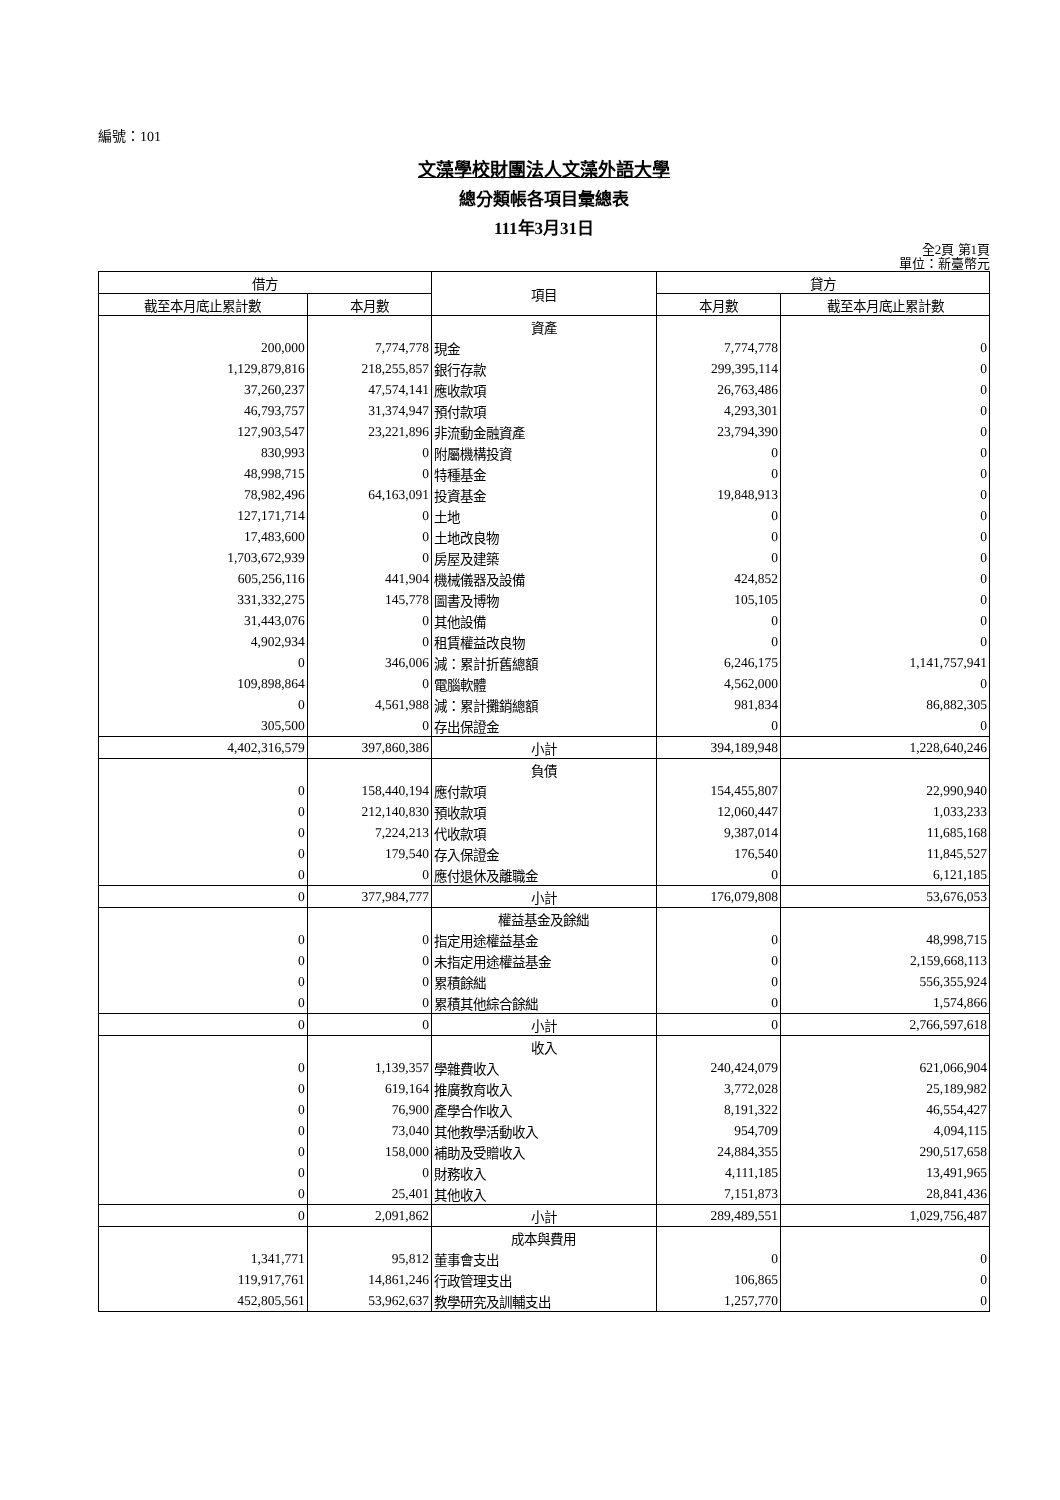編號：101
文藻學校財團法人文藻外語大學
總分類帳各項目彙總表
111年3月31日
全2頁 第1頁
單位：新臺幣元
| 借方 | | 項目 | 貸方 | |
| --- | --- | --- | --- | --- |
| 截至本月底止累計數 | 本月數 | | 本月數 | 截至本月底止累計數 |
| | | 資產 | | |
| 200,000 | 7,774,778 | 現金 | 7,774,778 | 0 |
| 1,129,879,816 | 218,255,857 | 銀行存款 | 299,395,114 | 0 |
| 37,260,237 | 47,574,141 | 應收款項 | 26,763,486 | 0 |
| 46,793,757 | 31,374,947 | 預付款項 | 4,293,301 | 0 |
| 127,903,547 | 23,221,896 | 非流動金融資產 | 23,794,390 | 0 |
| 830,993 | 0 | 附屬機構投資 | 0 | 0 |
| 48,998,715 | 0 | 特種基金 | 0 | 0 |
| 78,982,496 | 64,163,091 | 投資基金 | 19,848,913 | 0 |
| 127,171,714 | 0 | 土地 | 0 | 0 |
| 17,483,600 | 0 | 土地改良物 | 0 | 0 |
| 1,703,672,939 | 0 | 房屋及建築 | 0 | 0 |
| 605,256,116 | 441,904 | 機械儀器及設備 | 424,852 | 0 |
| 331,332,275 | 145,778 | 圖書及博物 | 105,105 | 0 |
| 31,443,076 | 0 | 其他設備 | 0 | 0 |
| 4,902,934 | 0 | 租賃權益改良物 | 0 | 0 |
| 0 | 346,006 | 減：累計折舊總額 | 6,246,175 | 1,141,757,941 |
| 109,898,864 | 0 | 電腦軟體 | 4,562,000 | 0 |
| 0 | 4,561,988 | 減：累計攤銷總額 | 981,834 | 86,882,305 |
| 305,500 | 0 | 存出保證金 | 0 | 0 |
| 4,402,316,579 | 397,860,386 | 小計 | 394,189,948 | 1,228,640,246 |
| | | 負債 | | |
| 0 | 158,440,194 | 應付款項 | 154,455,807 | 22,990,940 |
| 0 | 212,140,830 | 預收款項 | 12,060,447 | 1,033,233 |
| 0 | 7,224,213 | 代收款項 | 9,387,014 | 11,685,168 |
| 0 | 179,540 | 存入保證金 | 176,540 | 11,845,527 |
| 0 | 0 | 應付退休及離職金 | 0 | 6,121,185 |
| 0 | 377,984,777 | 小計 | 176,079,808 | 53,676,053 |
| | | 權益基金及餘絀 | | |
| 0 | 0 | 指定用途權益基金 | 0 | 48,998,715 |
| 0 | 0 | 未指定用途權益基金 | 0 | 2,159,668,113 |
| 0 | 0 | 累積餘絀 | 0 | 556,355,924 |
| 0 | 0 | 累積其他綜合餘絀 | 0 | 1,574,866 |
| 0 | 0 | 小計 | 0 | 2,766,597,618 |
| | | 收入 | | |
| 0 | 1,139,357 | 學雜費收入 | 240,424,079 | 621,066,904 |
| 0 | 619,164 | 推廣教育收入 | 3,772,028 | 25,189,982 |
| 0 | 76,900 | 產學合作收入 | 8,191,322 | 46,554,427 |
| 0 | 73,040 | 其他教學活動收入 | 954,709 | 4,094,115 |
| 0 | 158,000 | 補助及受贈收入 | 24,884,355 | 290,517,658 |
| 0 | 0 | 財務收入 | 4,111,185 | 13,491,965 |
| 0 | 25,401 | 其他收入 | 7,151,873 | 28,841,436 |
| 0 | 2,091,862 | 小計 | 289,489,551 | 1,029,756,487 |
| | | 成本與費用 | | |
| 1,341,771 | 95,812 | 董事會支出 | 0 | 0 |
| 119,917,761 | 14,861,246 | 行政管理支出 | 106,865 | 0 |
| 452,805,561 | 53,962,637 | 教學研究及訓輔支出 | 1,257,770 | 0 |